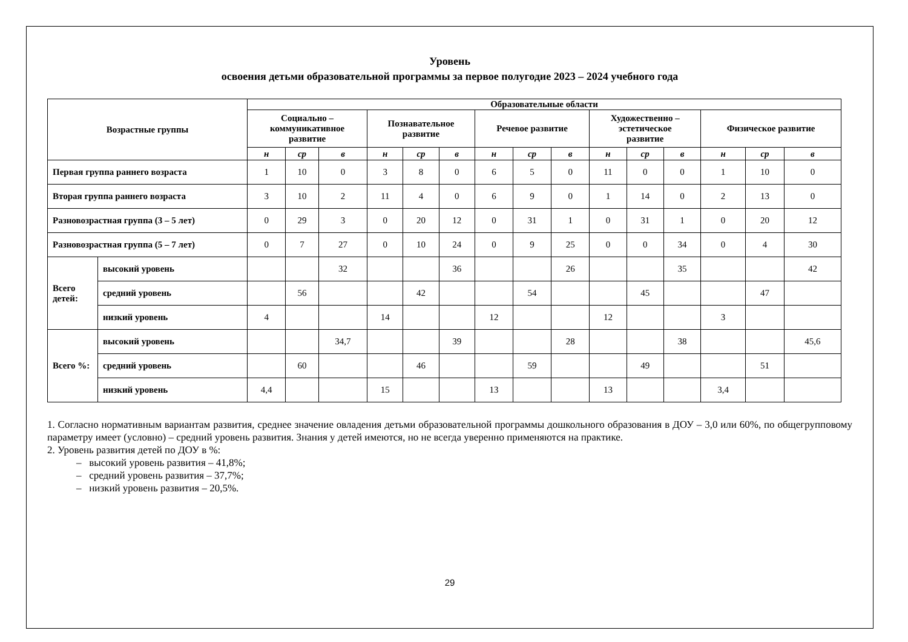Уровень
освоения детьми образовательной программы за первое полугодие 2023 – 2024 учебного года
| Возрастные группы | | Образовательные области | | | | | | | | | | | | | | |
| --- | --- | --- | --- | --- | --- | --- | --- | --- | --- | --- | --- | --- | --- | --- | --- | --- |
| | | Социально – коммуникативное развитие | | | Познавательное развитие | | | Речевое развитие | | | Художественно – эстетическое развитие | | | Физическое развитие | | |
| | | н | ср | в | н | ср | в | н | ср | в | н | ср | в | н | ср | в |
| Первая группа раннего возраста | | 1 | 10 | 0 | 3 | 8 | 0 | 6 | 5 | 0 | 11 | 0 | 0 | 1 | 10 | 0 |
| Вторая группа раннего возраста | | 3 | 10 | 2 | 11 | 4 | 0 | 6 | 9 | 0 | 1 | 14 | 0 | 2 | 13 | 0 |
| Разновозрастная группа (3 – 5 лет) | | 0 | 29 | 3 | 0 | 20 | 12 | 0 | 31 | 1 | 0 | 31 | 1 | 0 | 20 | 12 |
| Разновозрастная группа (5 – 7 лет) | | 0 | 7 | 27 | 0 | 10 | 24 | 0 | 9 | 25 | 0 | 0 | 34 | 0 | 4 | 30 |
| Всего детей: | высокий уровень | | | 32 | | | 36 | | | 26 | | | 35 | | | 42 |
| | средний уровень | | 56 | | | 42 | | | 54 | | | 45 | | | 47 | |
| | низкий уровень | 4 | | | 14 | | | 12 | | | 12 | | | 3 | | |
| Всего %: | высокий уровень | | | 34,7 | | | 39 | | | 28 | | | 38 | | | 45,6 |
| | средний уровень | | 60 | | | 46 | | | 59 | | | 49 | | | 51 | |
| | низкий уровень | 4,4 | | | 15 | | | 13 | | | 13 | | | 3,4 | | |
1. Согласно нормативным вариантам развития, среднее значение овладения детьми образовательной программы дошкольного образования в ДОУ – 3,0 или 60%, по общегрупповому параметру имеет (условно) – средний уровень развития. Знания у детей имеются, но не всегда уверенно применяются на практике.
2. Уровень развития детей по ДОУ в %:
– высокий уровень развития – 41,8%;
– средний уровень развития – 37,7%;
– низкий уровень развития – 20,5%.
29